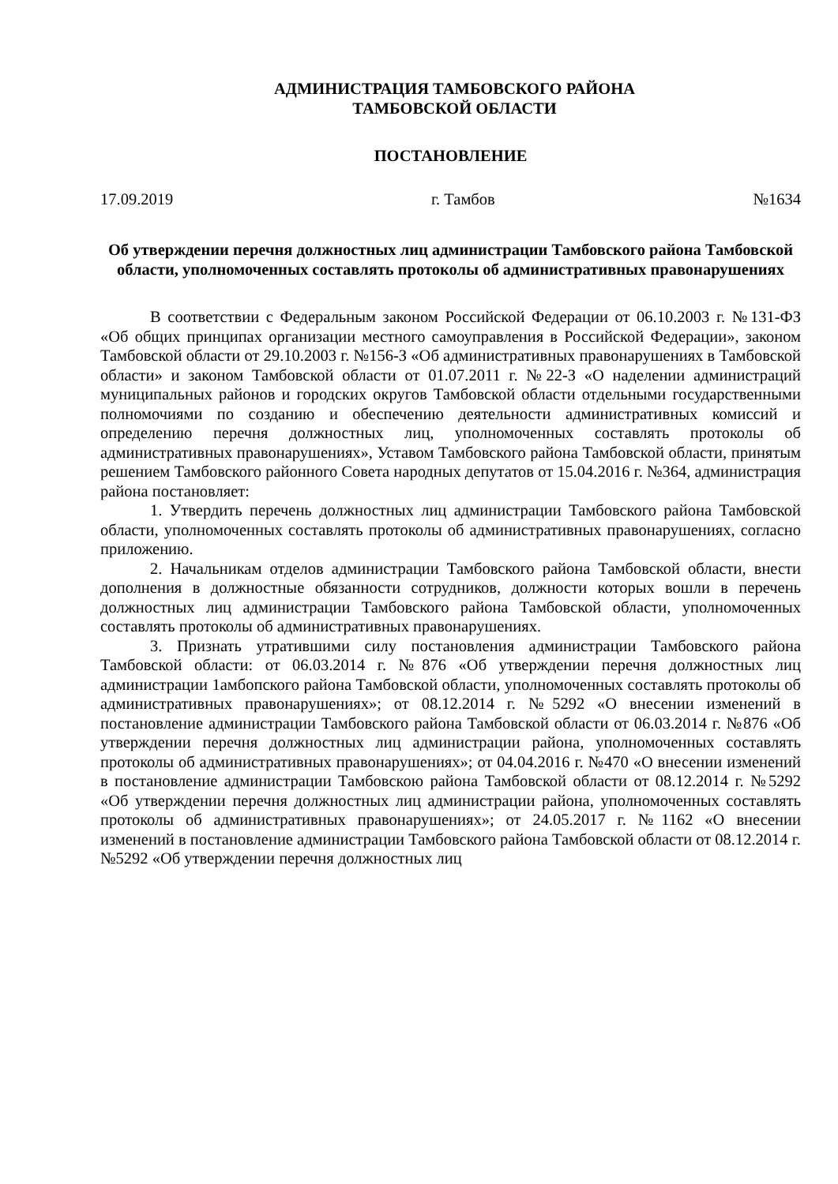АДМИНИСТРАЦИЯ ТАМБОВСКОГО РАЙОНА
ТАМБОВСКОЙ ОБЛАСТИ
ПОСТАНОВЛЕНИЕ
17.09.2019 г. Тамбов №1634
Об утверждении перечня должностных лиц администрации Тамбовского района Тамбовской области, уполномоченных составлять протоколы об административных правонарушениях
В соответствии с Федеральным законом Российской Федерации от 06.10.2003 г. №131-ФЗ «Об общих принципах организации местного самоуправления в Российской Федерации», законом Тамбовской области от 29.10.2003 г. №156-З «Об административных правонарушениях в Тамбовской области» и законом Тамбовской области от 01.07.2011 г. №22-З «О наделении администраций муниципальных районов и городских округов Тамбовской области отдельными государственными полномочиями по созданию и обеспечению деятельности административных комиссий и определению перечня должностных лиц, уполномоченных составлять протоколы об административных правонарушениях», Уставом Тамбовского района Тамбовской области, принятым решением Тамбовского районного Совета народных депутатов от 15.04.2016 г. №364, администрация района постановляет:
1. Утвердить перечень должностных лиц администрации Тамбовского района Тамбовской области, уполномоченных составлять протоколы об административных правонарушениях, согласно приложению.
2. Начальникам отделов администрации Тамбовского района Тамбовской области, внести дополнения в должностные обязанности сотрудников, должности которых вошли в перечень должностных лиц администрации Тамбовского района Тамбовской области, уполномоченных составлять протоколы об административных правонарушениях.
3. Признать утратившими силу постановления администрации Тамбовского района Тамбовской области: от 06.03.2014 г. №876 «Об утверждении перечня должностных лиц администрации 1амбопского района Тамбовской области, уполномоченных составлять протоколы об административных правонарушениях»; от 08.12.2014 г. №5292 «О внесении изменений в постановление администрации Тамбовского района Тамбовской области от 06.03.2014 г. №876 «Об утверждении перечня должностных лиц администрации района, уполномоченных составлять протоколы об административных правонарушениях»; от 04.04.2016 г. №470 «О внесении изменений в постановление администрации Тамбовскою района Тамбовской области от 08.12.2014 г. №5292 «Об утверждении перечня должностных лиц администрации района, уполномоченных составлять протоколы об административных правонарушениях»; от 24.05.2017 г. №1162 «О внесении изменений в постановление администрации Тамбовского района Тамбовской области от 08.12.2014 г. №5292 «Об утверждении перечня должностных лиц